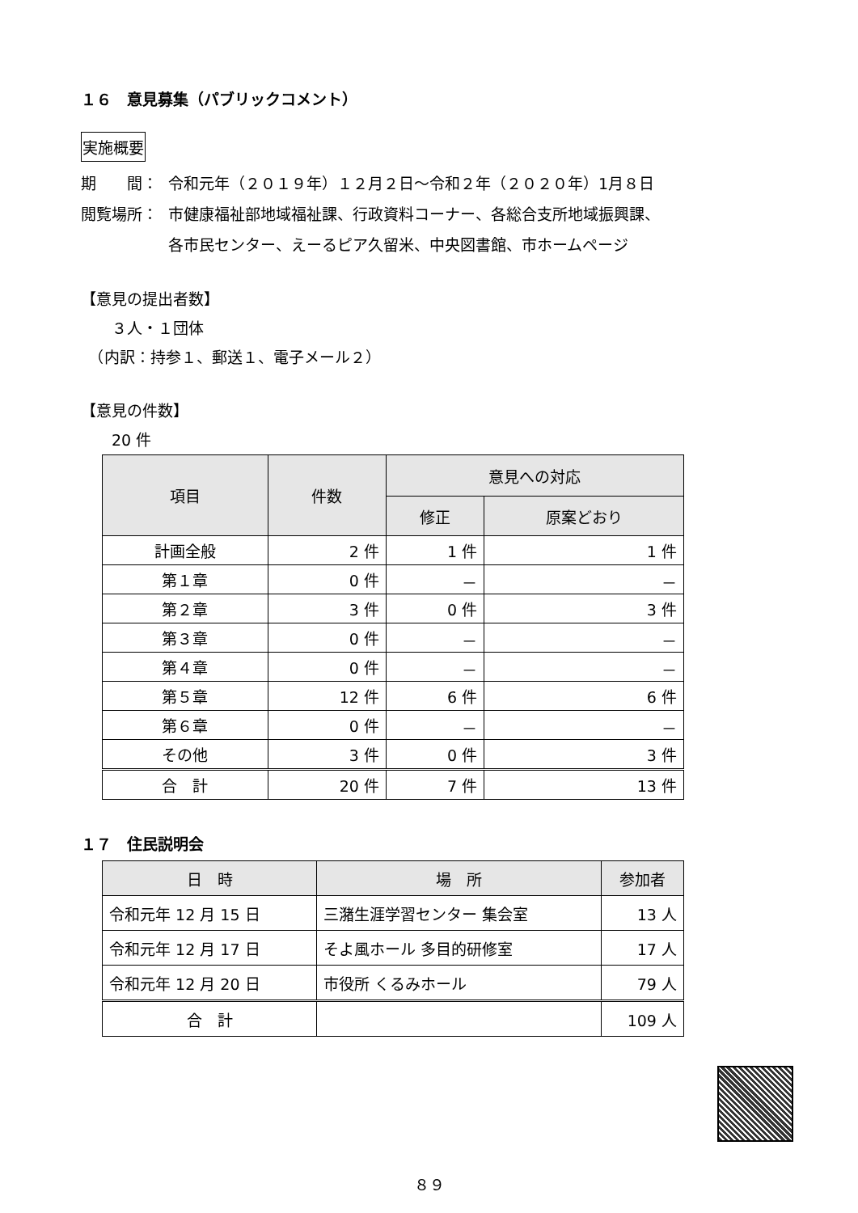１６　意見募集（パブリックコメント）
実施概要
期　　間： 令和元年（２０１９年）１２月２日～令和２年（２０２０年）1月８日
閲覧場所： 市健康福祉部地域福祉課、行政資料コーナー、各総合支所地域振興課、
各市民センター、えーるピア久留米、中央図書館、市ホームページ
【意見の提出者数】
　　３人・１団体
　（内訳：持参１、郵送１、電子メール２）
【意見の件数】
　　20 件
| 項目 | 件数 | 意見への対応 | |
| --- | --- | --- | --- |
| | | 修正 | 原案どおり |
| 計画全般 | 2 件 | 1 件 | 1 件 |
| 第１章 | 0 件 | － | － |
| 第２章 | 3 件 | 0 件 | 3 件 |
| 第３章 | 0 件 | － | － |
| 第４章 | 0 件 | － | － |
| 第５章 | 12 件 | 6 件 | 6 件 |
| 第６章 | 0 件 | － | － |
| その他 | 3 件 | 0 件 | 3 件 |
| 合 計 | 20 件 | 7 件 | 13 件 |
１７　住民説明会
| 日 時 | 場 所 | 参加者 |
| --- | --- | --- |
| 令和元年 12 月 15 日 | 三潴生涯学習センター 集会室 | 13 人 |
| 令和元年 12 月 17 日 | そよ風ホール 多目的研修室 | 17 人 |
| 令和元年 12 月 20 日 | 市役所 くるみホール | 79 人 |
| 合 計 | | 109 人 |
８９